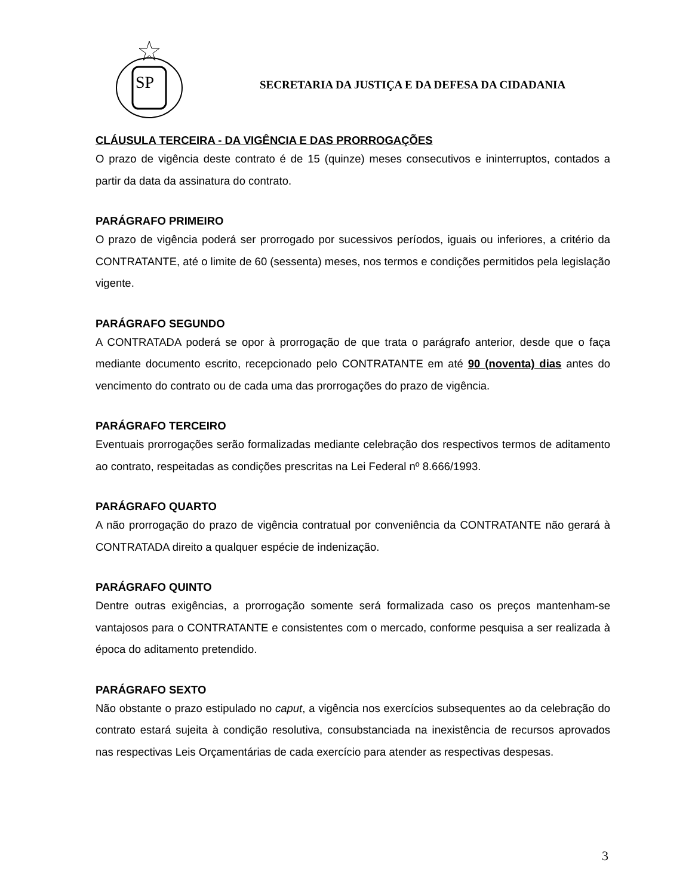SP
SECRETARIA DA JUSTIÇA E DA DEFESA DA CIDADANIA
CLÁUSULA TERCEIRA - DA VIGÊNCIA E DAS PRORROGAÇÕES
O prazo de vigência deste contrato é de 15 (quinze) meses consecutivos e ininterruptos, contados a partir da data da assinatura do contrato.
PARÁGRAFO PRIMEIRO
O prazo de vigência poderá ser prorrogado por sucessivos períodos, iguais ou inferiores, a critério da CONTRATANTE, até o limite de 60 (sessenta) meses, nos termos e condições permitidos pela legislação vigente.
PARÁGRAFO SEGUNDO
A CONTRATADA poderá se opor à prorrogação de que trata o parágrafo anterior, desde que o faça mediante documento escrito, recepcionado pelo CONTRATANTE em até 90 (noventa) dias antes do vencimento do contrato ou de cada uma das prorrogações do prazo de vigência.
PARÁGRAFO TERCEIRO
Eventuais prorrogações serão formalizadas mediante celebração dos respectivos termos de aditamento ao contrato, respeitadas as condições prescritas na Lei Federal nº 8.666/1993.
PARÁGRAFO QUARTO
A não prorrogação do prazo de vigência contratual por conveniência da CONTRATANTE não gerará à CONTRATADA direito a qualquer espécie de indenização.
PARÁGRAFO QUINTO
Dentre outras exigências, a prorrogação somente será formalizada caso os preços mantenham-se vantajosos para o CONTRATANTE e consistentes com o mercado, conforme pesquisa a ser realizada à época do aditamento pretendido.
PARÁGRAFO SEXTO
Não obstante o prazo estipulado no caput, a vigência nos exercícios subsequentes ao da celebração do contrato estará sujeita à condição resolutiva, consubstanciada na inexistência de recursos aprovados nas respectivas Leis Orçamentárias de cada exercício para atender as respectivas despesas.
3